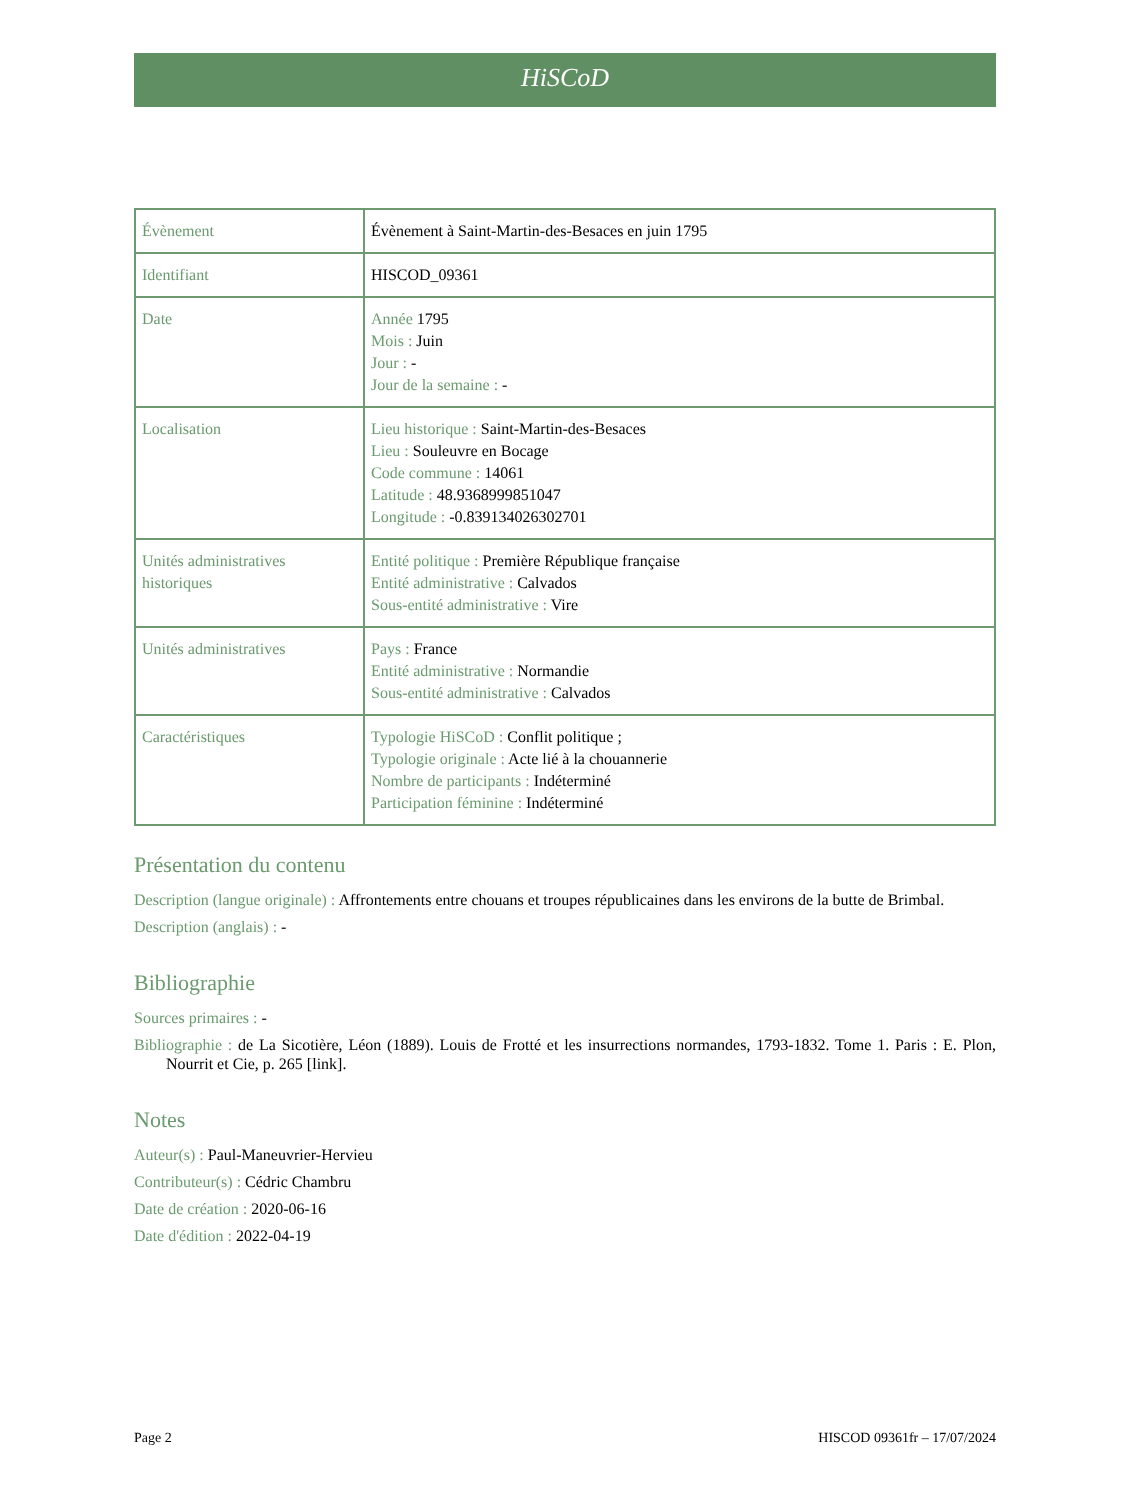HiSCoD
| Évènement | Évènement à Saint-Martin-des-Besaces en juin 1795 |
| Identifiant | HISCOD_09361 |
| Date | Année 1795 Mois : Juin Jour : - Jour de la semaine : - |
| Localisation | Lieu historique : Saint-Martin-des-Besaces Lieu : Souleuvre en Bocage Code commune : 14061 Latitude : 48.9368999851047 Longitude : -0.839134026302701 |
| Unités administratives historiques | Entité politique : Première République française Entité administrative : Calvados Sous-entité administrative : Vire |
| Unités administratives | Pays : France Entité administrative : Normandie Sous-entité administrative : Calvados |
| Caractéristiques | Typologie HiSCoD : Conflit politique ; Typologie originale : Acte lié à la chouannerie Nombre de participants : Indéterminé Participation féminine : Indéterminé |
Présentation du contenu
Description (langue originale) : Affrontements entre chouans et troupes républicaines dans les environs de la butte de Brimbal.
Description (anglais) : -
Bibliographie
Sources primaires : -
Bibliographie : de La Sicotière, Léon (1889). Louis de Frotté et les insurrections normandes, 1793-1832. Tome 1. Paris : E. Plon, Nourrit et Cie, p. 265 [link].
Notes
Auteur(s) : Paul-Maneuvrier-Hervieu
Contributeur(s) : Cédric Chambru
Date de création : 2020-06-16
Date d'édition : 2022-04-19
Page 2 HISCOD 09361fr – 17/07/2024